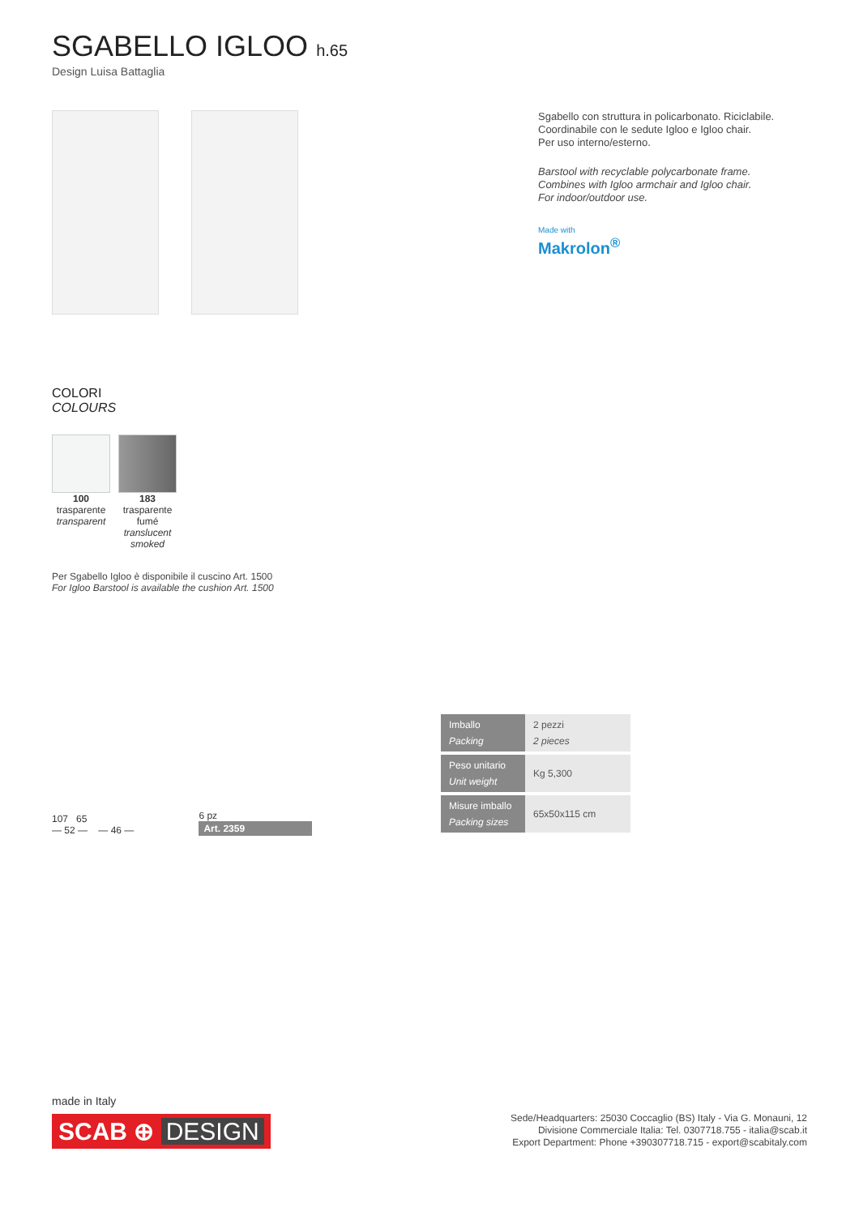SGABELLO IGLOO h.65
Design Luisa Battaglia
Sgabello con struttura in policarbonato. Riciclabile.
Coordinabile con le sedute Igloo e Igloo chair.
Per uso interno/esterno.
Barstool with recyclable polycarbonate frame.
Combines with Igloo armchair and Igloo chair.
For indoor/outdoor use.
Made with
Makrolon<sup>®</sup>
COLORI
COLOURS
100
trasparente
transparent
183
trasparente
fumé
translucent
smoked
Per Sgabello Igloo è disponibile il cuscino Art. 1500
For Igloo Barstool is available the cushion Art. 1500
107 65
— 52 — — 46 —
6 pz
Art. 2359
| Imballo Packing | 2 pezzi 2 pieces |
| Peso unitario Unit weight | Kg 5,300 |
| Misure imballo Packing sizes | 65x50x115 cm |
made in Italy
SCAB ⊕ DESIGN
Sede/Headquarters: 25030 Coccaglio (BS) Italy - Via G. Monauni, 12
Divisione Commerciale Italia: Tel. 0307718.755 - italia@scab.it
Export Department: Phone +390307718.715 - export@scabitaly.com